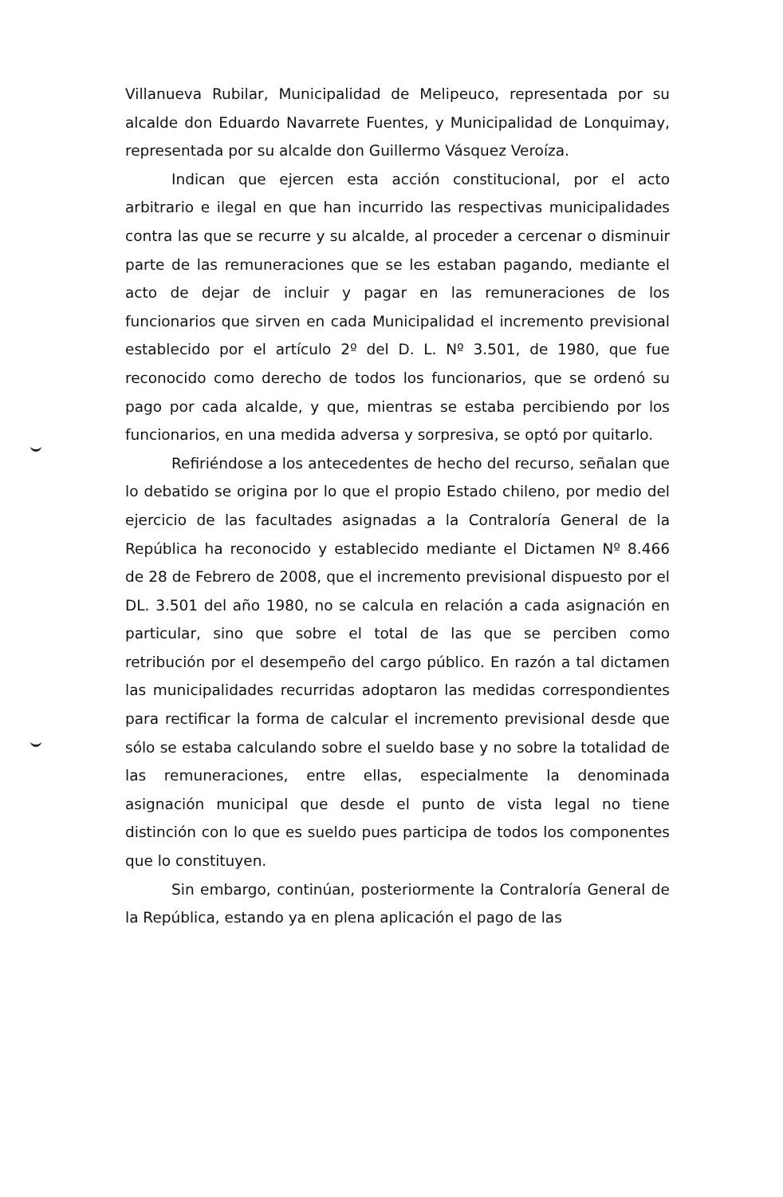Villanueva Rubilar, Municipalidad de Melipeuco, representada por su alcalde don Eduardo Navarrete Fuentes, y Municipalidad de Lonquimay, representada por su alcalde don Guillermo Vásquez Veroíza.
Indican que ejercen esta acción constitucional, por el acto arbitrario e ilegal en que han incurrido las respectivas municipalidades contra las que se recurre y su alcalde, al proceder a cercenar o disminuir parte de las remuneraciones que se les estaban pagando, mediante el acto de dejar de incluir y pagar en las remuneraciones de los funcionarios que sirven en cada Municipalidad el incremento previsional establecido por el artículo 2º del D. L. Nº 3.501, de 1980, que fue reconocido como derecho de todos los funcionarios, que se ordenó su pago por cada alcalde, y que, mientras se estaba percibiendo por los funcionarios, en una medida adversa y sorpresiva, se optó por quitarlo.
Refiriéndose a los antecedentes de hecho del recurso, señalan que lo debatido se origina por lo que el propio Estado chileno, por medio del ejercicio de las facultades asignadas a la Contraloría General de la República ha reconocido y establecido mediante el Dictamen Nº 8.466 de 28 de Febrero de 2008, que el incremento previsional dispuesto por el DL. 3.501 del año 1980, no se calcula en relación a cada asignación en particular, sino que sobre el total de las que se perciben como retribución por el desempeño del cargo público. En razón a tal dictamen las municipalidades recurridas adoptaron las medidas correspondientes para rectificar la forma de calcular el incremento previsional desde que sólo se estaba calculando sobre el sueldo base y no sobre la totalidad de las remuneraciones, entre ellas, especialmente la denominada asignación municipal que desde el punto de vista legal no tiene distinción con lo que es sueldo pues participa de todos los componentes que lo constituyen.
Sin embargo, continúan, posteriormente la Contraloría General de la República, estando ya en plena aplicación el pago de las